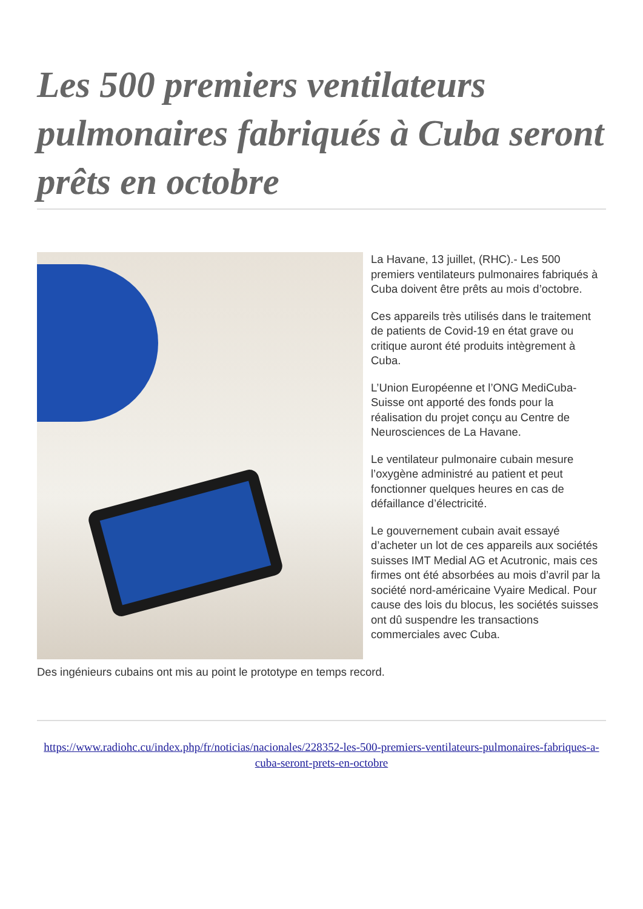Les 500 premiers ventilateurs pulmonaires fabriqués à Cuba seront prêts en octobre
La Havane, 13 juillet, (RHC).- Les 500 premiers ventilateurs pulmonaires fabriqués à Cuba doivent être prêts au mois d’octobre.
Ces appareils très utilisés dans le traitement de patients de Covid-19 en état grave ou critique auront été produits intègrement à Cuba.
L’Union Européenne et l’ONG MediCuba-Suisse ont apporté des fonds pour la réalisation du projet conçu au Centre de Neurosciences de La Havane.
Le ventilateur pulmonaire cubain mesure l’oxygène administré au patient et peut fonctionner quelques heures en cas de défaillance d’électricité.
Le gouvernement cubain avait essayé d’acheter un lot de ces appareils aux sociétés suisses IMT Medial AG et Acutronic, mais ces firmes ont été absorbées au mois d’avril par la société nord-américaine Vyaire Medical. Pour cause des lois du blocus, les sociétés suisses ont dû suspendre les transactions commerciales avec Cuba.
Des ingénieurs cubains ont mis au point le prototype en temps record.
https://www.radiohc.cu/index.php/fr/noticias/nacionales/228352-les-500-premiers-ventilateurs-pulmonaires-fabriques-a-cuba-seront-prets-en-octobre